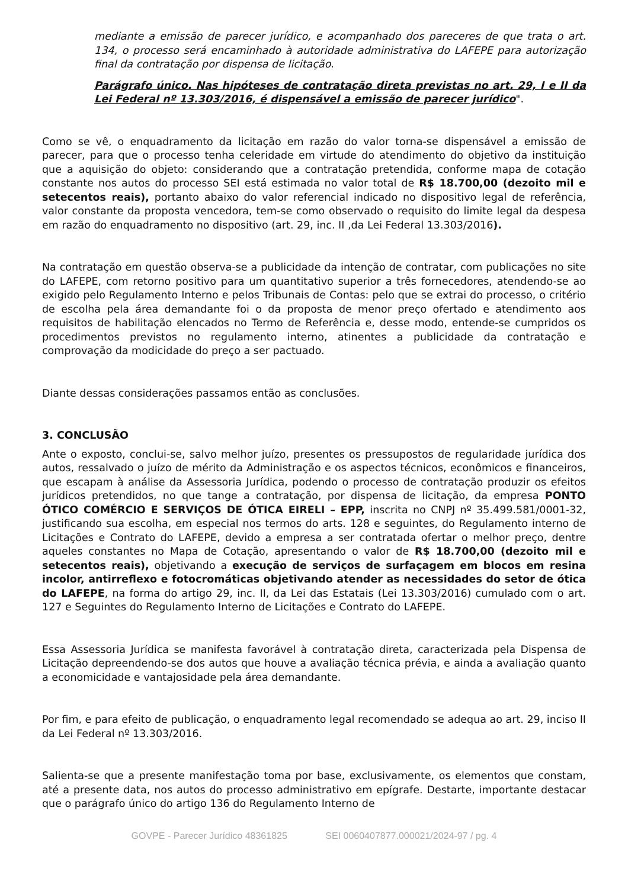mediante a emissão de parecer jurídico, e acompanhado dos pareceres de que trata o art. 134, o processo será encaminhado à autoridade administrativa do LAFEPE para autorização final da contratação por dispensa de licitação.
Parágrafo único. Nas hipóteses de contratação direta previstas no art. 29, I e II da Lei Federal nº 13.303/2016, é dispensável a emissão de parecer jurídico".
Como se vê, o enquadramento da licitação em razão do valor torna-se dispensável a emissão de parecer, para que o processo tenha celeridade em virtude do atendimento do objetivo da instituição que a aquisição do objeto: considerando que a contratação pretendida, conforme mapa de cotação constante nos autos do processo SEI está estimada no valor total de R$ 18.700,00 (dezoito mil e setecentos reais), portanto abaixo do valor referencial indicado no dispositivo legal de referência, valor constante da proposta vencedora, tem-se como observado o requisito do limite legal da despesa em razão do enquadramento no dispositivo (art. 29, inc. II ,da Lei Federal 13.303/2016).
Na contratação em questão observa-se a publicidade da intenção de contratar, com publicações no site do LAFEPE, com retorno positivo para um quantitativo superior a três fornecedores, atendendo-se ao exigido pelo Regulamento Interno e pelos Tribunais de Contas: pelo que se extrai do processo, o critério de escolha pela área demandante foi o da proposta de menor preço ofertado e atendimento aos requisitos de habilitação elencados no Termo de Referência e, desse modo, entende-se cumpridos os procedimentos previstos no regulamento interno, atinentes a publicidade da contratação e comprovação da modicidade do preço a ser pactuado.
Diante dessas considerações passamos então as conclusões.
3. CONCLUSÃO
Ante o exposto, conclui-se, salvo melhor juízo, presentes os pressupostos de regularidade jurídica dos autos, ressalvado o juízo de mérito da Administração e os aspectos técnicos, econômicos e financeiros, que escapam à análise da Assessoria Jurídica, podendo o processo de contratação produzir os efeitos jurídicos pretendidos, no que tange a contratação, por dispensa de licitação, da empresa PONTO ÓTICO COMÉRCIO E SERVIÇOS DE ÓTICA EIRELI – EPP, inscrita no CNPJ nº 35.499.581/0001-32, justificando sua escolha, em especial nos termos do arts. 128 e seguintes, do Regulamento interno de Licitações e Contrato do LAFEPE, devido a empresa a ser contratada ofertar o melhor preço, dentre aqueles constantes no Mapa de Cotação, apresentando o valor de R$ 18.700,00 (dezoito mil e setecentos reais), objetivando a execução de serviços de surfaçagem em blocos em resina incolor, antirreflexo e fotocromáticas objetivando atender as necessidades do setor de ótica do LAFEPE, na forma do artigo 29, inc. II, da Lei das Estatais (Lei 13.303/2016) cumulado com o art. 127 e Seguintes do Regulamento Interno de Licitações e Contrato do LAFEPE.
Essa Assessoria Jurídica se manifesta favorável à contratação direta, caracterizada pela Dispensa de Licitação depreendendo-se dos autos que houve a avaliação técnica prévia, e ainda a avaliação quanto a economicidade e vantajosidade pela área demandante.
Por fim, e para efeito de publicação, o enquadramento legal recomendado se adequa ao art. 29, inciso II da Lei Federal nº 13.303/2016.
Salienta-se que a presente manifestação toma por base, exclusivamente, os elementos que constam, até a presente data, nos autos do processo administrativo em epígrafe. Destarte, importante destacar que o parágrafo único do artigo 136 do Regulamento Interno de
GOVPE - Parecer Jurídico 48361825 SEI 0060407877.000021/2024-97 / pg. 4